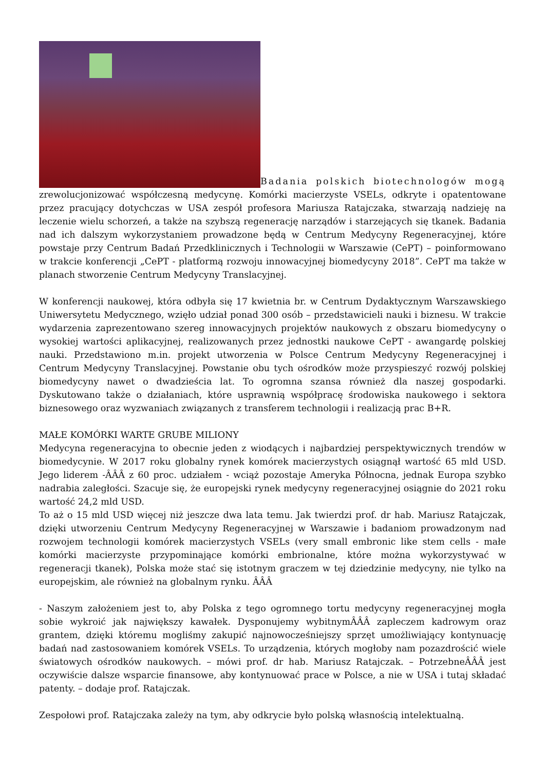Badania polskich biotechnologów mogą zrewolucjonizować współczesną medycynę. Komórki macierzyste VSELs, odkryte i opatentowane przez pracujący dotychczas w USA zespół profesora Mariusza Ratajczaka, stwarzają nadzieję na leczenie wielu schorzeń, a także na szybszą regenerację narządów i starzejących się tkanek. Badania nad ich dalszym wykorzystaniem prowadzone będą w Centrum Medycyny Regeneracyjnej, które powstaje przy Centrum Badań Przedklinicznych i Technologii w Warszawie (CePT) – poinformowano w trakcie konferencji „CePT - platformą rozwoju innowacyjnej biomedycyny 2018”. CePT ma także w planach stworzenie Centrum Medycyny Translacyjnej.
W konferencji naukowej, która odbyła się 17 kwietnia br. w Centrum Dydaktycznym Warszawskiego Uniwersytetu Medycznego, wzięło udział ponad 300 osób – przedstawicieli nauki i biznesu. W trakcie wydarzenia zaprezentowano szereg innowacyjnych projektów naukowych z obszaru biomedycyny o wysokiej wartości aplikacyjnej, realizowanych przez jednostki naukowe CePT - awangardę polskiej nauki. Przedstawiono m.in. projekt utworzenia w Polsce Centrum Medycyny Regeneracyjnej i Centrum Medycyny Translacyjnej. Powstanie obu tych ośrodków może przyspieszyć rozwój polskiej biomedycyny nawet o dwadzieścia lat. To ogromna szansa również dla naszej gospodarki. Dyskutowano także o działaniach, które usprawnią współpracę środowiska naukowego i sektora biznesowego oraz wyzwaniach związanych z transferem technologii i realizacją prac B+R.
MAŁE KOMÓRKI WARTE GRUBE MILIONY
Medycyna regeneracyjna to obecnie jeden z wiodących i najbardziej perspektywicznych trendów w biomedycynie. W 2017 roku globalny rynek komórek macierzystych osiągnął wartość 65 mld USD. Jego liderem -ÂÂÂ z 60 proc. udziałem - wciąż pozostaje Ameryka Północna, jednak Europa szybko nadrabia zaległości. Szacuje się, że europejski rynek medycyny regeneracyjnej osiągnie do 2021 roku wartość 24,2 mld USD.
To aż o 15 mld USD więcej niż jeszcze dwa lata temu. Jak twierdzi prof. dr hab. Mariusz Ratajczak, dzięki utworzeniu Centrum Medycyny Regeneracyjnej w Warszawie i badaniom prowadzonym nad rozwojem technologii komórek macierzystych VSELs (very small embronic like stem cells - małe komórki macierzyste przypominające komórki embrionalne, które można wykorzystywać w regeneracji tkanek), Polska może stać się istotnym graczem w tej dziedzinie medycyny, nie tylko na europejskim, ale również na globalnym rynku. ÂÂÂ
- Naszym założeniem jest to, aby Polska z tego ogromnego tortu medycyny regeneracyjnej mogła sobie wykroić jak największy kawałek. Dysponujemy wybitnymÂÂÂ zapleczem kadrowym oraz grantem, dzięki któremu mogliśmy zakupić najnowocześniejszy sprzęt umożliwiający kontynuację badań nad zastosowaniem komórek VSELs. To urządzenia, których mogłoby nam pozazdrościć wiele światowych ośrodków naukowych. – mówi prof. dr hab. Mariusz Ratajczak. – PotrzebneÂÂÂ jest oczywiście dalsze wsparcie finansowe, aby kontynuować prace w Polsce, a nie w USA i tutaj składać patenty. – dodaje prof. Ratajczak.
Zespołowi prof. Ratajczaka zależy na tym, aby odkrycie było polską własnością intelektualną.